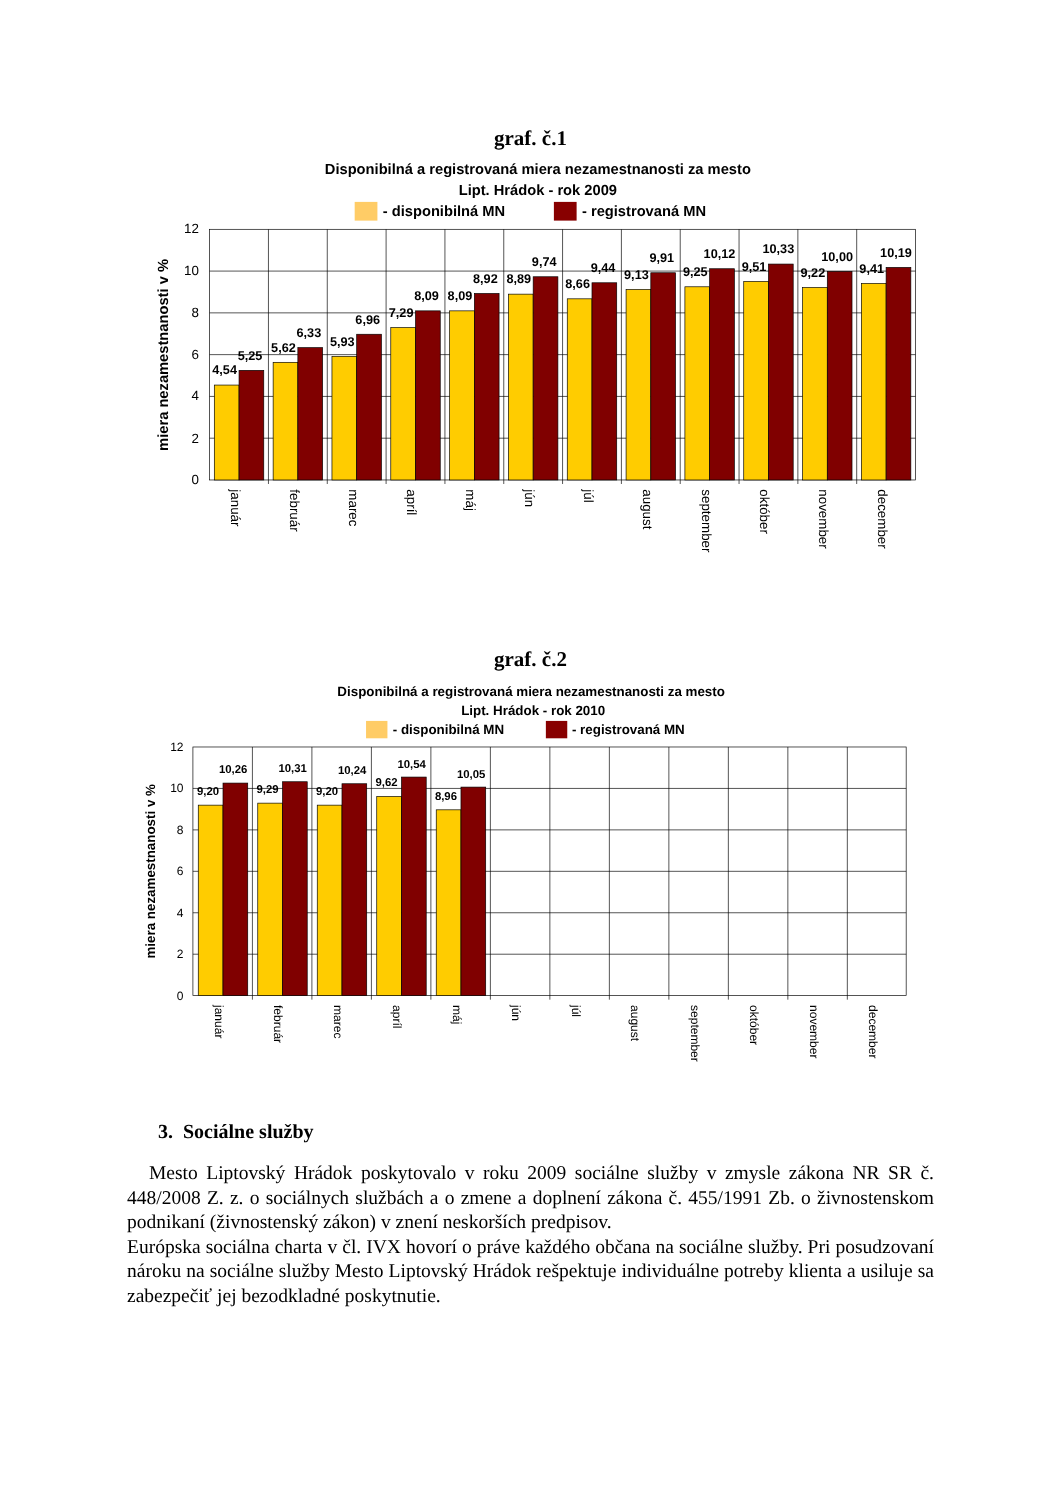graf. č.1
Disponibilná a registrovaná miera nezamestnanosti za mesto
Lipt. Hrádok - rok 2009
- disponibilná MN
- registrovaná MN
12
10
8
6
4
2
0
miera nezamestnanosti v %
4,54
5,25
5,62
6,33
5,93
6,96
7,29
8,09
8,09
8,92
8,89
9,74
8,66
9,44
9,13
9,91
9,25
10,12
9,51
10,33
9,22
10,00
9,41
10,19
január
február
marec
apríl
máj
jún
júl
august
september
október
november
december
graf. č.2
Disponibilná a registrovaná miera nezamestnanosti za mesto
Lipt. Hrádok - rok 2010
- disponibilná MN
- registrovaná MN
12
10
8
6
4
2
0
miera nezamestnanosti v %
9,20
10,26
9,29
10,31
9,20
10,24
9,62
10,54
8,96
10,05
január
február
marec
apríl
máj
jún
júl
august
september
október
november
december
3. Sociálne služby
Mesto Liptovský Hrádok poskytovalo v roku 2009 sociálne služby v zmysle zákona NR SR č. 448/2008 Z. z. o sociálnych službách a o zmene a doplnení zákona č. 455/1991 Zb. o živnostenskom podnikaní (živnostenský zákon) v znení neskorších predpisov.
Európska sociálna charta v čl. IVX hovorí o práve každého občana na sociálne služby. Pri posudzovaní nároku na sociálne služby Mesto Liptovský Hrádok rešpektuje individuálne potreby klienta a usiluje sa zabezpečiť jej bezodkladné poskytnutie.